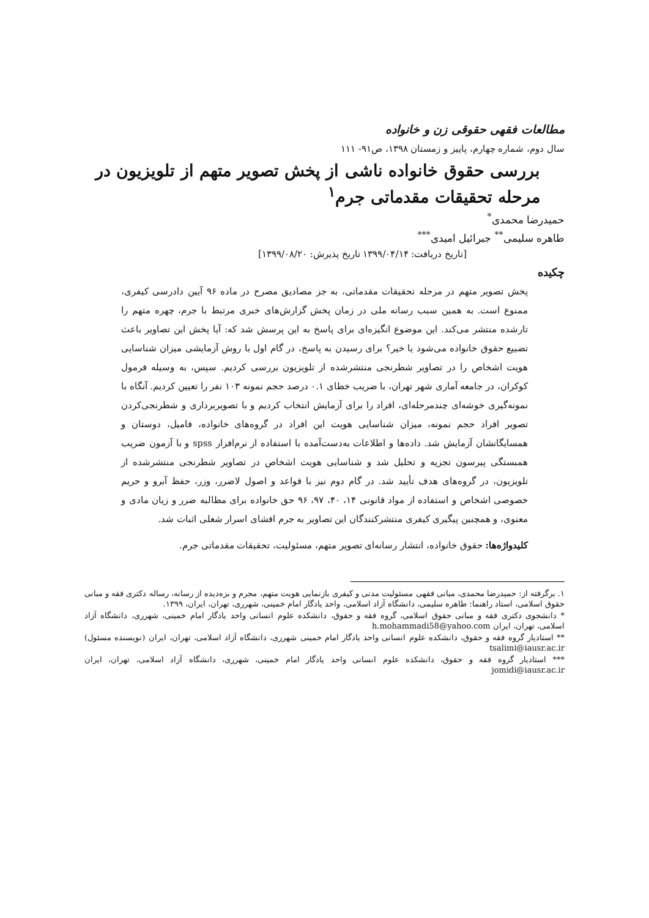مطالعات فقهی حقوقی زن و خانواده
سال دوم، شماره چهارم، پاییز و زمستان ۱۳۹۸، ص۹۱- ۱۱۱
بررسی حقوق خانواده ناشی از پخش تصویر متهم از تلویزیون در مرحله تحقیقات مقدماتی جرم<sup>۱</sup>
حمیدرضا محمدی<sup>*</sup>
طاهره سلیمی<sup>**</sup> جبرائیل امیدی<sup>***</sup>
[تاریخ دریافت: ۱۳۹۹/۰۴/۱۴ تاریخ پذیرش: ۱۳۹۹/۰۸/۲۰]
چکیده
پخش تصویر متهم در مرحله تحقیقات مقدماتی، به جز مصادیق مصرح در ماده ۹۶ آیین دادرسی کیفری، ممنوع است. به همین سبب رسانه ملی در زمان پخش گزارش‌های خبری مرتبط با جرم، چهره متهم را تارشده منتشر می‌کند. این موضوع انگیزه‌ای برای پاسخ به این پرسش شد که: آیا پخش این تصاویر باعث تضییع حقوق خانواده می‌شود یا خیر؟ برای رسیدن به پاسخ، در گام اول با روش آزمایشی میزان شناسایی هویت اشخاص را در تصاویر شطرنجی منتشرشده از تلویزیون بررسی کردیم. سپس، به وسیله فرمول کوکران، در جامعه آماری شهر تهران، با ضریب خطای ۰.۱ درصد حجم نمونه ۱۰۳ نفر را تعیین کردیم. آنگاه با نمونه‌گیری خوشه‌ای چندمرحله‌ای، افراد را برای آزمایش انتخاب کردیم و با تصویربرداری و شطرنجی‌کردن تصویر افراد حجم نمونه، میزان شناسایی هویت این افراد در گروه‌های خانواده، فامیل، دوستان و همسایگانشان آزمایش شد. داده‌ها و اطلاعات به‌دست‌آمده با استفاده از نرم‌افزار spss و با آزمون ضریب همبستگی پیرسون تجزیه و تحلیل شد و شناسایی هویت اشخاص در تصاویر شطرنجی منتشرشده از تلویزیون، در گروه‌های هدف تأیید شد. در گام دوم نیز با قواعد و اصول لاضرر، وزر، حفظ آبرو و حریم خصوصی اشخاص و استفاده از مواد قانونی ۱۴، ۴۰، ۹۷، ۹۶ حق خانواده برای مطالبه ضرر و زیان مادی و معنوی، و همچنین پیگیری کیفری منتشرکنندگان این تصاویر به جرم افشای اسرار شغلی اثبات شد.
کلیدواژه‌ها: حقوق خانواده، انتشار رسانه‌ای تصویر متهم، مسئولیت، تحقیقات مقدماتی جرم.
۱. برگرفته از: حمیدرضا محمدی، مبانی فقهی مسئولیت مدنی و کیفری بازنمایی هویت متهم، مجرم و بزه‌دیده از رسانه، رساله دکتری فقه و مبانی حقوق اسلامی، استاد راهنما: طاهره سلیمی، دانشگاه آزاد اسلامی، واحد یادگار امام خمینی، شهرری، تهران، ایران، ۱۳۹۹.
* دانشجوی دکتری فقه و مبانی حقوق اسلامی، گروه فقه و حقوق، دانشکده علوم انسانی واحد یادگار امام خمینی، شهرری، دانشگاه آزاد اسلامی، تهران، ایران h.mohammadi58@yahoo.com
** استادیار گروه فقه و حقوق، دانشکده علوم انسانی واحد یادگار امام خمینی شهرری، دانشگاه آزاد اسلامی، تهران، ایران (نویسنده مسئول) tsalimi@iausr.ac.ir
*** استادیار گروه فقه و حقوق، دانشکده علوم انسانی واحد یادگار امام خمینی، شهرری، دانشگاه آزاد اسلامی، تهران، ایران jomidi@iausr.ac.ir